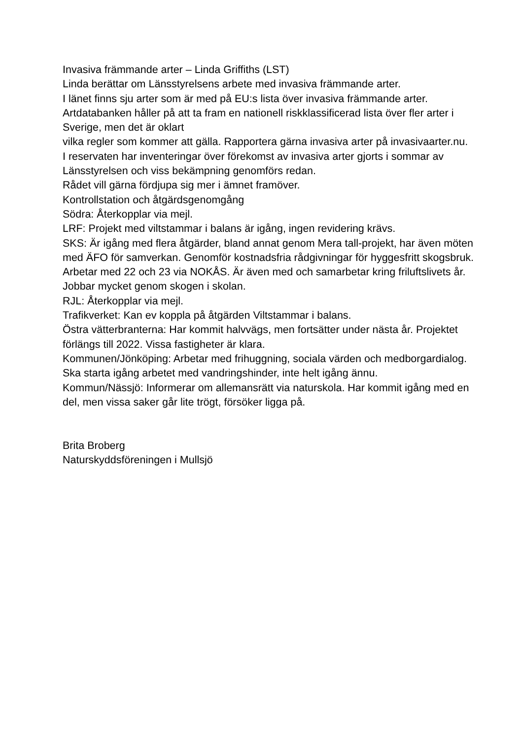Invasiva främmande arter – Linda Griffiths (LST)
Linda berättar om Länsstyrelsens arbete med invasiva främmande arter.
I länet finns sju arter som är med på EU:s lista över invasiva främmande arter. Artdatabanken håller på att ta fram en nationell riskklassificerad lista över fler arter i Sverige, men det är oklart
vilka regler som kommer att gälla. Rapportera gärna invasiva arter på invasivaarter.nu.
I reservaten har inventeringar över förekomst av invasiva arter gjorts i sommar av Länsstyrelsen och viss bekämpning genomförs redan.
Rådet vill gärna fördjupa sig mer i ämnet framöver.
Kontrollstation och åtgärdsgenomgång
Södra: Återkopplar via mejl.
LRF: Projekt med viltstammar i balans är igång, ingen revidering krävs.
SKS: Är igång med flera åtgärder, bland annat genom Mera tall-projekt, har även möten med ÄFO för samverkan. Genomför kostnadsfria rådgivningar för hyggesfritt skogsbruk. Arbetar med 22 och 23 via NOKÅS. Är även med och samarbetar kring friluftslivets år. Jobbar mycket genom skogen i skolan.
RJL: Återkopplar via mejl.
Trafikverket: Kan ev koppla på åtgärden Viltstammar i balans.
Östra vätterbranterna: Har kommit halvvägs, men fortsätter under nästa år. Projektet förlängs till 2022. Vissa fastigheter är klara.
Kommunen/Jönköping: Arbetar med frihuggning, sociala värden och medborgardialog. Ska starta igång arbetet med vandringshinder, inte helt igång ännu.
Kommun/Nässjö: Informerar om allemansrätt via naturskola. Har kommit igång med en del, men vissa saker går lite trögt, försöker ligga på.
Brita Broberg
Naturskyddsföreningen i Mullsjö